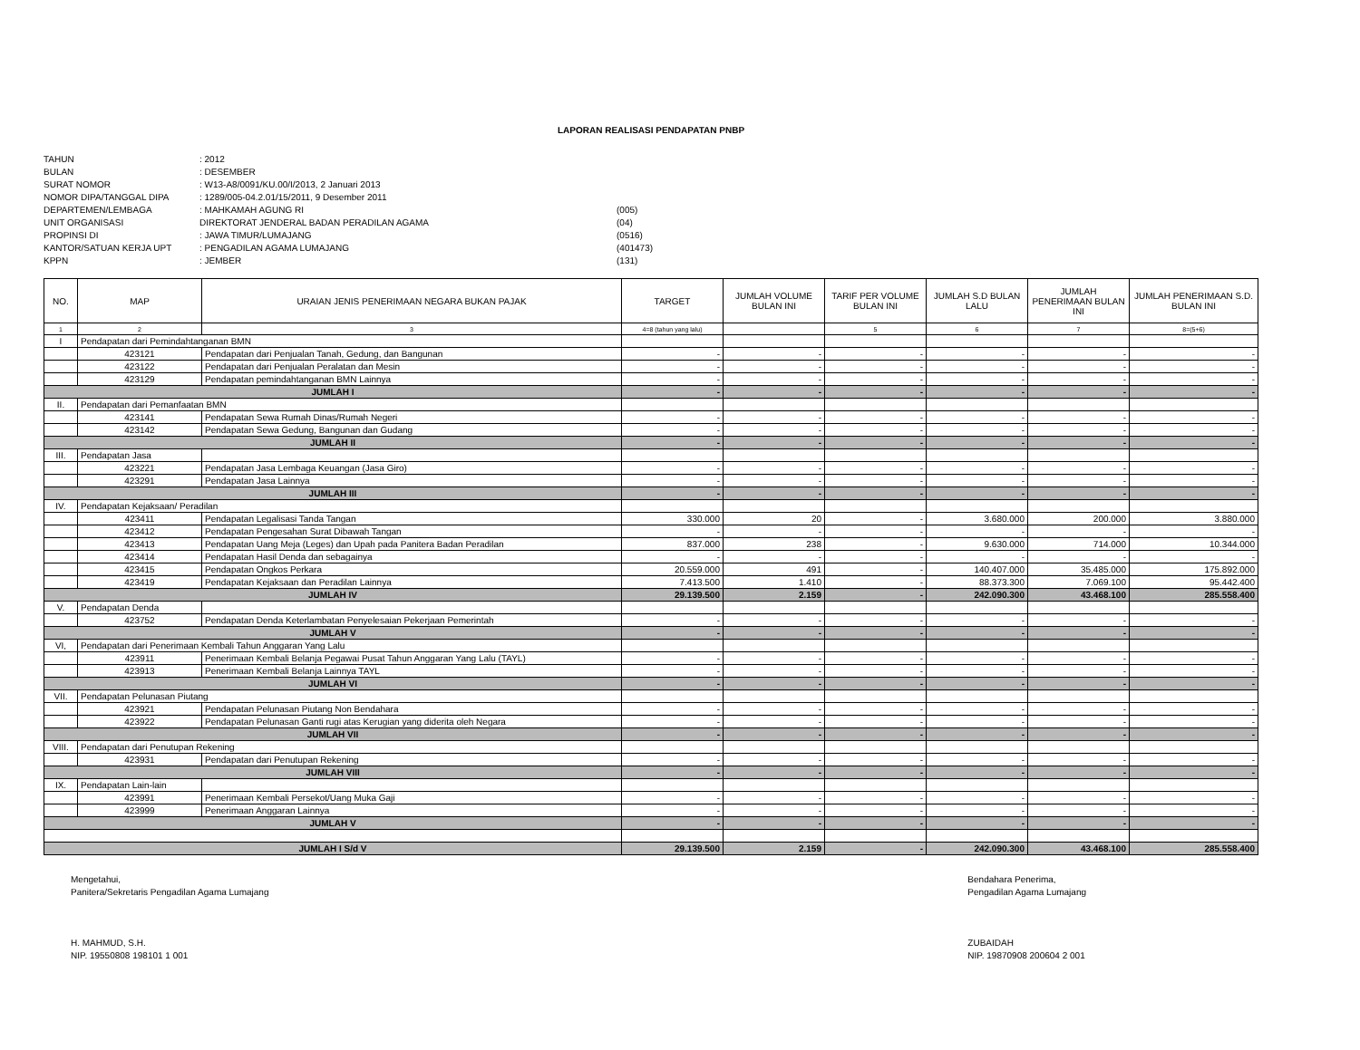LAPORAN REALISASI PENDAPATAN PNBP
TAHUN
: 2012
BULAN
: DESEMBER
SURAT NOMOR
: W13-A8/0091/KU.00/I/2013, 2 Januari 2013
NOMOR DIPA/TANGGAL DIPA
: 1289/005-04.2.01/15/2011, 9 Desember 2011
DEPARTEMEN/LEMBAGA
: MAHKAMAH AGUNG RI
(005)
UNIT ORGANISASI
DIREKTORAT JENDERAL BADAN PERADILAN AGAMA
(04)
PROPINSI DI
: JAWA TIMUR/LUMAJANG
(0516)
KANTOR/SATUAN KERJA UPT
: PENGADILAN AGAMA LUMAJANG
(401473)
KPPN
: JEMBER
(131)
| NO. | MAP | URAIAN JENIS PENERIMAAN NEGARA BUKAN PAJAK | TARGET | JUMLAH VOLUME BULAN INI | TARIF PER VOLUME BULAN INI | JUMLAH S.D BULAN LALU | JUMLAH PENERIMAAN BULAN INI | JUMLAH PENERIMAAN S.D. BULAN INI |
| --- | --- | --- | --- | --- | --- | --- | --- | --- |
| 1 | 2 | 3 | 4=8 (tahun yang lalu) | | 5 | 6 | 7 | 8=(5+6) |
| I | Pendapatan dari Pemindahtanganan BMN | | | | | | | |
| | 423121 | Pendapatan dari Penjualan Tanah, Gedung, dan Bangunan | - | - | - | - | - | - |
| | 423122 | Pendapatan dari Penjualan Peralatan dan Mesin | - | - | - | - | - | - |
| | 423129 | Pendapatan pemindahtanganan BMN Lainnya | - | - | - | - | - | - |
| JUMLAH I | | | - | - | - | - | - | - |
| II. | Pendapatan dari Pemanfaatan BMN | | | | | | | |
| | 423141 | Pendapatan Sewa Rumah Dinas/Rumah Negeri | - | - | - | - | - | - |
| | 423142 | Pendapatan Sewa Gedung, Bangunan dan Gudang | - | - | - | - | - | - |
| JUMLAH II | | | - | - | - | - | - | - |
| III. | Pendapatan Jasa | | | | | | | |
| | 423221 | Pendapatan Jasa Lembaga Keuangan (Jasa Giro) | - | - | - | - | - | - |
| | 423291 | Pendapatan Jasa Lainnya | - | - | - | - | - | - |
| JUMLAH III | | | - | - | - | - | - | - |
| IV. | Pendapatan Kejaksaan/ Peradilan | | | | | | | |
| | 423411 | Pendapatan Legalisasi Tanda Tangan | 330.000 | 20 | - | 3.680.000 | 200.000 | 3.880.000 |
| | 423412 | Pendapatan Pengesahan Surat Dibawah Tangan | - | - | - | - | - | - |
| | 423413 | Pendapatan Uang Meja (Leges) dan Upah pada Panitera Badan Peradilan | 837.000 | 238 | - | 9.630.000 | 714.000 | 10.344.000 |
| | 423414 | Pendapatan Hasil Denda dan sebagainya | - | - | - | - | - | - |
| | 423415 | Pendapatan Ongkos Perkara | 20.559.000 | 491 | - | 140.407.000 | 35.485.000 | 175.892.000 |
| | 423419 | Pendapatan Kejaksaan dan Peradilan Lainnya | 7.413.500 | 1.410 | - | 88.373.300 | 7.069.100 | 95.442.400 |
| JUMLAH IV | | | 29.139.500 | 2.159 | - | 242.090.300 | 43.468.100 | 285.558.400 |
| V. | Pendapatan Denda | | | | | | | |
| | 423752 | Pendapatan Denda Keterlambatan Penyelesaian Pekerjaan Pemerintah | - | - | - | - | - | - |
| JUMLAH V | | | - | - | - | - | - | - |
| VI, | Pendapatan dari Penerimaan Kembali Tahun Anggaran Yang Lalu | | | | | | | |
| | 423911 | Penerimaan Kembali Belanja Pegawai Pusat Tahun Anggaran Yang Lalu (TAYL) | - | - | - | - | - | - |
| | 423913 | Penerimaan Kembali Belanja Lainnya TAYL | - | - | - | - | - | - |
| JUMLAH VI | | | - | - | - | - | - | - |
| VII. | Pendapatan Pelunasan Piutang | | | | | | | |
| | 423921 | Pendapatan Pelunasan Piutang Non Bendahara | - | - | - | - | - | - |
| | 423922 | Pendapatan Pelunasan Ganti rugi atas Kerugian yang diderita oleh Negara | - | - | - | - | - | - |
| JUMLAH VII | | | - | - | - | - | - | - |
| VIII. | Pendapatan dari Penutupan Rekening | | | | | | | |
| | 423931 | Pendapatan dari Penutupan Rekening | - | - | - | - | - | - |
| JUMLAH VIII | | | - | - | - | - | - | - |
| IX. | Pendapatan Lain-lain | | | | | | | |
| | 423991 | Penerimaan Kembali Persekot/Uang Muka Gaji | - | - | - | - | - | - |
| | 423999 | Penerimaan Anggaran Lainnya | - | - | - | - | - | - |
| JUMLAH V | | | - | - | - | - | - | - |
| JUMLAH I S/d V | | | 29.139.500 | 2.159 | - | 242.090.300 | 43.468.100 | 285.558.400 |
Mengetahui,
Panitera/Sekretaris Pengadilan Agama Lumajang
H. MAHMUD, S.H.
NIP. 19550808 198101 1 001
Bendahara Penerima,
Pengadilan Agama Lumajang
ZUBAIDAH
NIP. 19870908 200604 2 001